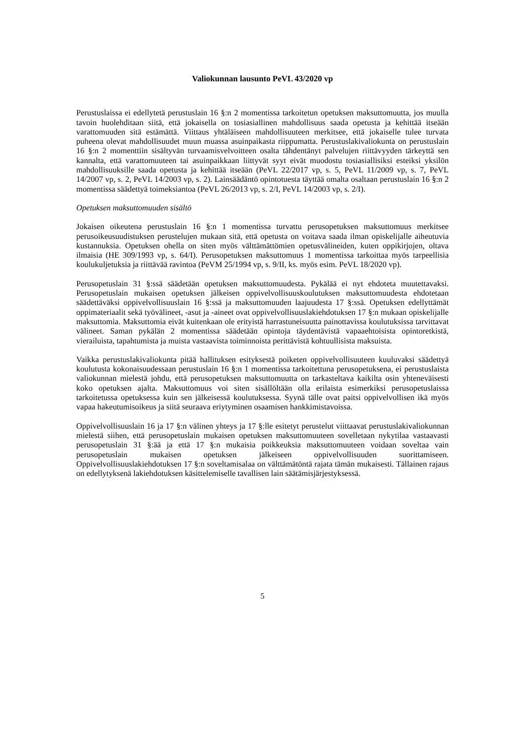Valiokunnan lausunto PeVL 43/2020 vp
Perustuslaissa ei edellytetä perustuslain 16 §:n 2 momentissa tarkoitetun opetuksen maksuttomuutta, jos muulla tavoin huolehditaan siitä, että jokaisella on tosiasiallinen mahdollisuus saada opetusta ja kehittää itseään varattomuuden sitä estämättä. Viittaus yhtäläiseen mahdollisuuteen merkitsee, että jokaiselle tulee turvata puheena olevat mahdollisuudet muun muassa asuinpaikasta riippumatta. Perustuslakivaliokunta on perustuslain 16 §:n 2 momenttiin sisältyvän turvaamisvelvoitteen osalta tähdentänyt palvelujen riittävyyden tärkeyttä sen kannalta, että varattomuuteen tai asuinpaikkaan liittyvät syyt eivät muodostu tosiasiallisiksi esteiksi yksilön mahdollisuuksille saada opetusta ja kehittää itseään (PeVL 22/2017 vp, s. 5, PeVL 11/2009 vp, s. 7, PeVL 14/2007 vp, s. 2, PeVL 14/2003 vp, s. 2). Lainsäädäntö opintotuesta täyttää omalta osaltaan perustuslain 16 §:n 2 momentissa säädettyä toimeksiantoa (PeVL 26/2013 vp, s. 2/I, PeVL 14/2003 vp, s. 2/I).
Opetuksen maksuttomuuden sisältö
Jokaisen oikeutena perustuslain 16 §:n 1 momentissa turvattu perusopetuksen maksuttomuus merkitsee perusoikeusuudistuksen perustelujen mukaan sitä, että opetusta on voitava saada ilman opiskelijalle aiheutuvia kustannuksia. Opetuksen ohella on siten myös välttämättömien opetusvälineiden, kuten oppikirjojen, oltava ilmaisia (HE 309/1993 vp, s. 64/I). Perusopetuksen maksuttomuus 1 momentissa tarkoittaa myös tarpeellisia koulukuljetuksia ja riittävää ravintoa (PeVM 25/1994 vp, s. 9/II, ks. myös esim. PeVL 18/2020 vp).
Perusopetuslain 31 §:ssä säädetään opetuksen maksuttomuudesta. Pykälää ei nyt ehdoteta muutettavaksi. Perusopetuslain mukaisen opetuksen jälkeisen oppivelvollisuuskoulutuksen maksuttomuudesta ehdotetaan säädettäväksi oppivelvollisuuslain 16 §:ssä ja maksuttomuuden laajuudesta 17 §:ssä. Opetuksen edellyttämät oppimateriaalit sekä työvälineet, -asut ja -aineet ovat oppivelvollisuuslakiehdotuksen 17 §:n mukaan opiskelijalle maksuttomia. Maksuttomia eivät kuitenkaan ole erityistä harrastuneisuutta painottavissa koulutuksissa tarvittavat välineet. Saman pykälän 2 momentissa säädetään opintoja täydentävistä vapaaehtoisista opintoretkistä, vierailuista, tapahtumista ja muista vastaavista toiminnoista perittävistä kohtuullisista maksuista.
Vaikka perustuslakivaliokunta pitää hallituksen esityksestä poiketen oppivelvollisuuteen kuuluvaksi säädettyä koulutusta kokonaisuudessaan perustuslain 16 §:n 1 momentissa tarkoitettuna perusopetuksena, ei perustuslaista valiokunnan mielestä johdu, että perusopetuksen maksuttomuutta on tarkasteltava kaikilta osin yhteneväisesti koko opetuksen ajalta. Maksuttomuus voi siten sisällöltään olla erilaista esimerkiksi perusopetuslaissa tarkoitetussa opetuksessa kuin sen jälkeisessä koulutuksessa. Syynä tälle ovat paitsi oppivelvollisen ikä myös vapaa hakeutumisoikeus ja siitä seuraava eriytyminen osaamisen hankkimistavoissa.
Oppivelvollisuuslain 16 ja 17 §:n välinen yhteys ja 17 §:lle esitetyt perustelut viittaavat perustuslakivaliokunnan mielestä siihen, että perusopetuslain mukaisen opetuksen maksuttomuuteen sovelletaan nykytilaa vastaavasti perusopetuslain 31 §:ää ja että 17 §:n mukaisia poikkeuksia maksuttomuuteen voidaan soveltaa vain perusopetuslain mukaisen opetuksen jälkeiseen oppivelvollisuuden suorittamiseen. Oppivelvollisuuslakiehdotuksen 17 §:n soveltamisalaa on välttämätöntä rajata tämän mukaisesti. Tällainen rajaus on edellytyksenä lakiehdotuksen käsittelemiselle tavallisen lain säätämisjärjestyksessä.
5